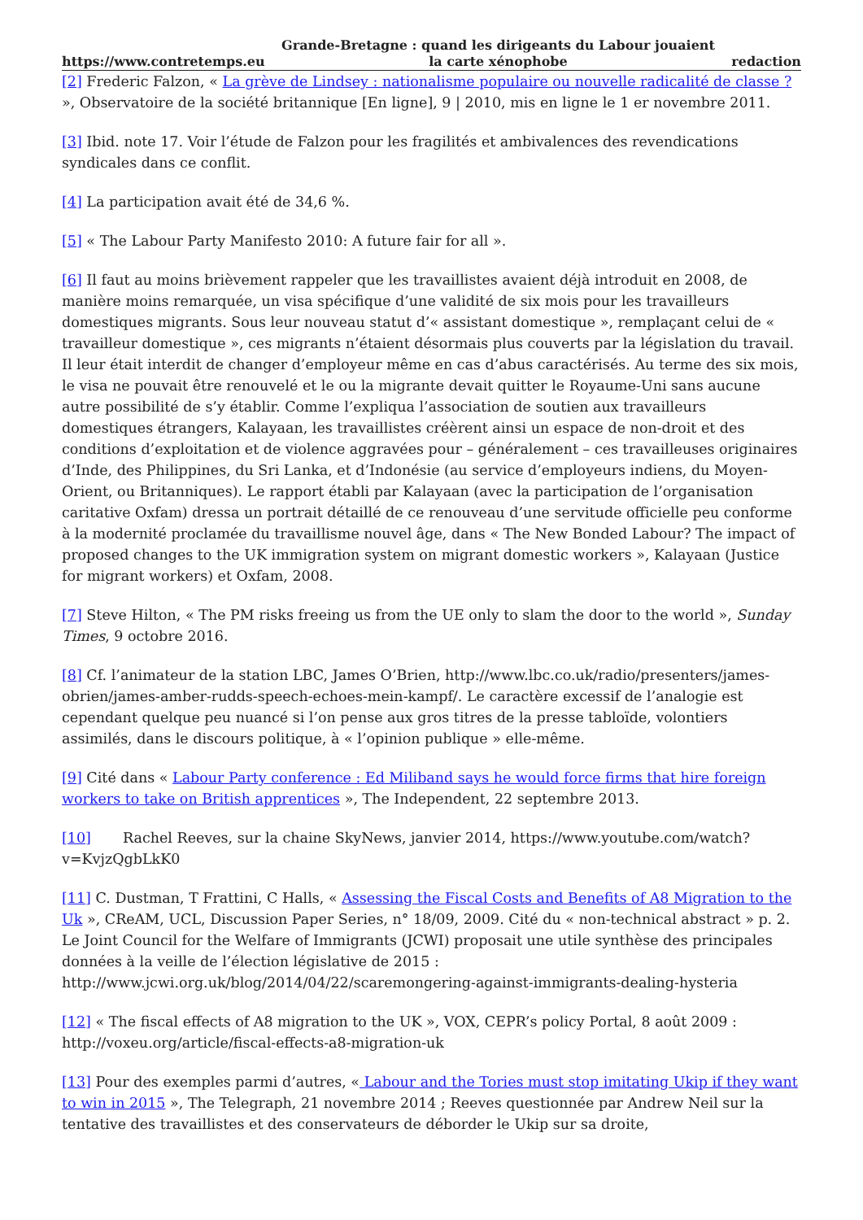https://www.contretemps.eu Grande-Bretagne : quand les dirigeants du Labour jouaient
la carte xénophobe redaction
[2] Frederic Falzon, « La grève de Lindsey : nationalisme populaire ou nouvelle radicalité de classe ? », Observatoire de la société britannique [En ligne], 9 | 2010, mis en ligne le 1 er novembre 2011.
[3] Ibid. note 17. Voir l’étude de Falzon pour les fragilités et ambivalences des revendications syndicales dans ce conflit.
[4] La participation avait été de 34,6 %.
[5] « The Labour Party Manifesto 2010: A future fair for all ».
[6] Il faut au moins brièvement rappeler que les travaillistes avaient déjà introduit en 2008, de manière moins remarquée, un visa spécifique d’une validité de six mois pour les travailleurs domestiques migrants. Sous leur nouveau statut d’« assistant domestique », remplaçant celui de « travailleur domestique », ces migrants n’étaient désormais plus couverts par la législation du travail. Il leur était interdit de changer d’employeur même en cas d’abus caractérisés. Au terme des six mois, le visa ne pouvait être renouvelé et le ou la migrante devait quitter le Royaume-Uni sans aucune autre possibilité de s’y établir. Comme l’expliqua l’association de soutien aux travailleurs domestiques étrangers, Kalayaan, les travaillistes créèrent ainsi un espace de non-droit et des conditions d’exploitation et de violence aggravées pour – généralement – ces travailleuses originaires d’Inde, des Philippines, du Sri Lanka, et d’Indonésie (au service d’employeurs indiens, du Moyen-Orient, ou Britanniques). Le rapport établi par Kalayaan (avec la participation de l’organisation caritative Oxfam) dressa un portrait détaillé de ce renouveau d’une servitude officielle peu conforme à la modernité proclamée du travaillisme nouvel âge, dans « The New Bonded Labour? The impact of proposed changes to the UK immigration system on migrant domestic workers », Kalayaan (Justice for migrant workers) et Oxfam, 2008.
[7] Steve Hilton, « The PM risks freeing us from the UE only to slam the door to the world », Sunday Times, 9 octobre 2016.
[8] Cf. l’animateur de la station LBC, James O’Brien, http://www.lbc.co.uk/radio/presenters/james-obrien/james-amber-rudds-speech-echoes-mein-kampf/. Le caractère excessif de l’analogie est cependant quelque peu nuancé si l’on pense aux gros titres de la presse tabloïde, volontiers assimilés, dans le discours politique, à « l’opinion publique » elle-même.
[9] Cité dans « Labour Party conference : Ed Miliband says he would force firms that hire foreign workers to take on British apprentices », The Independent, 22 septembre 2013.
[10] Rachel Reeves, sur la chaine SkyNews, janvier 2014, https://www.youtube.com/watch?v=KvjzQgbLkK0
[11] C. Dustman, T Frattini, C Halls, « Assessing the Fiscal Costs and Benefits of A8 Migration to the Uk », CReAM, UCL, Discussion Paper Series, n° 18/09, 2009. Cité du « non-technical abstract » p. 2. Le Joint Council for the Welfare of Immigrants (JCWI) proposait une utile synthèse des principales données à la veille de l’élection législative de 2015 : http://www.jcwi.org.uk/blog/2014/04/22/scaremongering-against-immigrants-dealing-hysteria
[12] « The fiscal effects of A8 migration to the UK », VOX, CEPR’s policy Portal, 8 août 2009 : http://voxeu.org/article/fiscal-effects-a8-migration-uk
[13] Pour des exemples parmi d’autres, « Labour and the Tories must stop imitating Ukip if they want to win in 2015 », The Telegraph, 21 novembre 2014 ; Reeves questionnée par Andrew Neil sur la tentative des travaillistes et des conservateurs de déborder le Ukip sur sa droite,